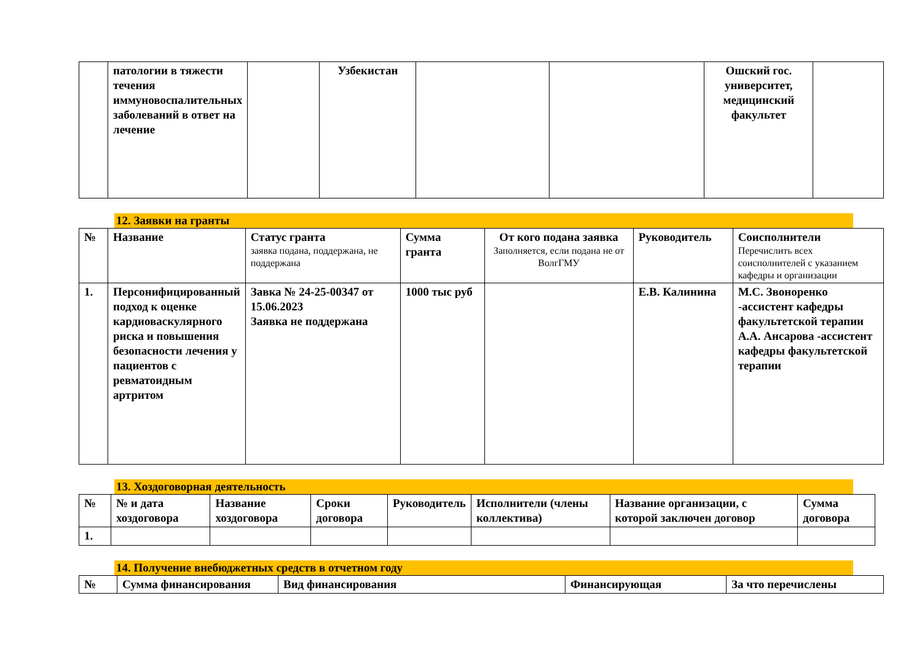| | патологии в тяжести течения иммуновоспалительных заболеваний в ответ на лечение | | Узбекистан | | | Ошский гос. университет, медицинский факультет | |
12. Заявки на гранты
| № | Название | Статус гранта заявка подана, поддержана, не поддержана | Сумма гранта | От кого подана заявка Заполняется, если подана не от ВолгГМУ | Руководитель | Соисполнители Перечислить всех соисполнителей с указанием кафедры и организации |
| --- | --- | --- | --- | --- | --- | --- |
| 1. | Персонифицированный подход к оценке кардиоваскулярного риска и повышения безопасности лечения у пациентов с ревматоидным артритом | Завка № 24-25-00347 от 15.06.2023 Заявка не поддержана | 1000 тыс руб | | Е.В. Калинина | М.С. Звоноренко -ассистент кафедры факультетской терапии А.А. Ансарова -ассистент кафедры факультетской терапии |
13. Хоздоговорная деятельность
| № | № и дата хоздоговора | Название хоздоговора | Сроки договора | Руководитель | Исполнители (члены коллектива) | Название организации, с которой заключен договор | Сумма договора |
| --- | --- | --- | --- | --- | --- | --- | --- |
| 1. | | | | | | | |
14. Получение внебюджетных средств в отчетном году
| № | Сумма финансирования | Вид финансирования | Финансирующая | За что перечислены |
| --- | --- | --- | --- | --- |